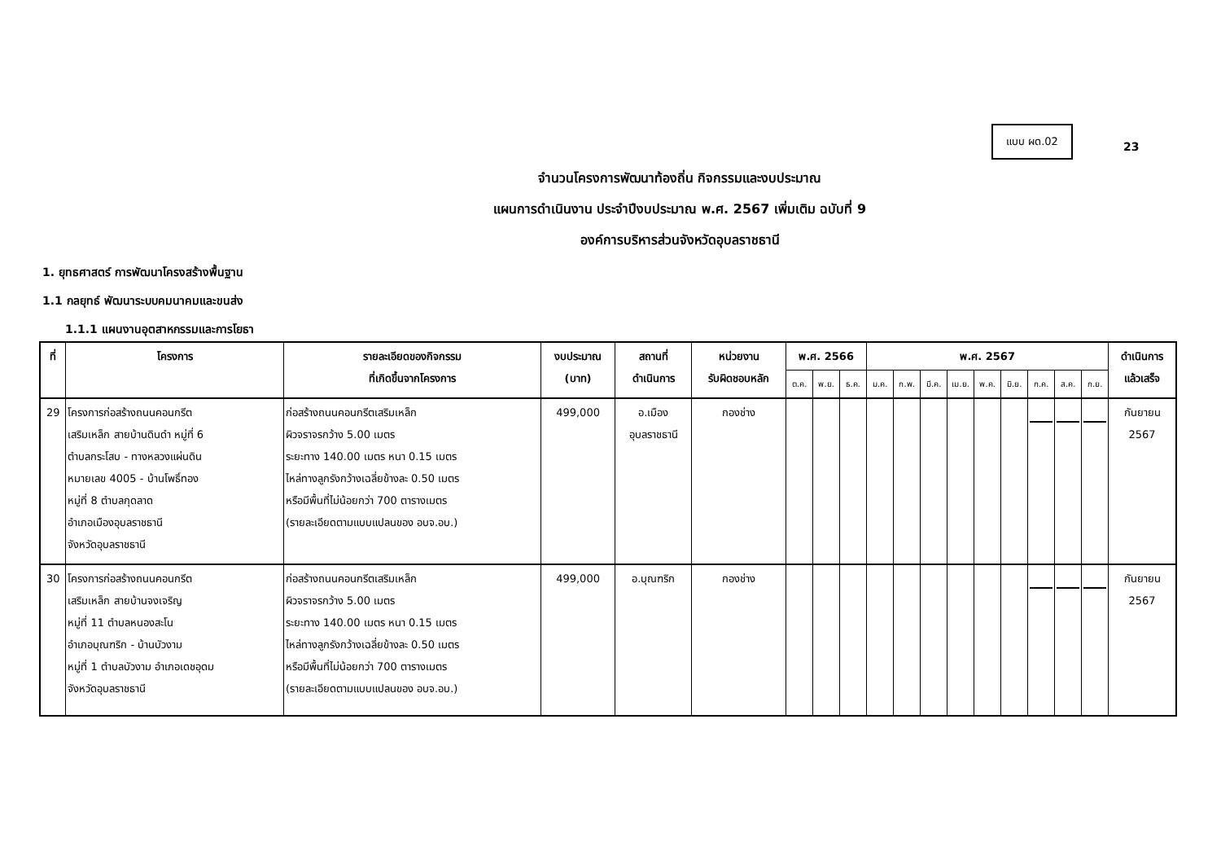แบบ ผด.02
23
จำนวนโครงการพัฒนาท้องถิ่น กิจกรรมและงบประมาณ
แผนการดำเนินงาน ประจำปีงบประมาณ พ.ศ. 2567 เพิ่มเติม ฉบับที่ 9
องค์การบริหารส่วนจังหวัดอุบลราชธานี
1. ยุทธศาสตร์ การพัฒนาโครงสร้างพื้นฐาน
1.1 กลยุทธ์ พัฒนาระบบคมนาคมและขนส่ง
1.1.1 แผนงานอุตสาหกรรมและการโยธา
| ที่ | โครงการ | รายละเอียดของกิจกรรม ที่เกิดขึ้นจากโครงการ | งบประมาณ (บาท) | สถานที่ ดำเนินการ | หน่วยงาน รับผิดชอบหลัก | พ.ศ. 2566 | | | พ.ศ. 2567 | | | | | | | | | ดำเนินการ แล้วเสร็จ |
| --- | --- | --- | --- | --- | --- | --- | --- | --- | --- | --- | --- | --- | --- | --- | --- | --- | --- | --- |
| | | | | | | ต.ค. | พ.ย. | ธ.ค. | ม.ค. | ก.พ. | มี.ค. | เม.ย. | พ.ค. | มิ.ย. | ก.ค. | ส.ค. | ก.ย. | |
| 29 | โครงการก่อสร้างถนนคอนกรีต เสริมเหล็ก สายบ้านดินดำ หมู่ที่ 6 ตำบลกระโสบ - ทางหลวงแผ่นดิน หมายเลข 4005 - บ้านโพธิ์ทอง หมู่ที่ 8 ตำบลกุดลาด อำเภอเมืองอุบลราชธานี จังหวัดอุบลราชธานี | ก่อสร้างถนนคอนกรีตเสริมเหล็ก ผิวจราจรกว้าง 5.00 เมตร ระยะทาง 140.00 เมตร หนา 0.15 เมตร ไหล่ทางลูกรังกว้างเฉลี่ยข้างละ 0.50 เมตร หรือมีพื้นที่ไม่น้อยกว่า 700 ตารางเมตร (รายละเอียดตามแบบแปลนของ อบจ.อบ.) | 499,000 | อ.เมือง อุบลราชธานี | กองช่าง | | | | | | | | | | | | | กันยายน 2567 |
| 30 | โครงการก่อสร้างถนนคอนกรีต เสริมเหล็ก สายบ้านจงเจริญ หมู่ที่ 11 ตำบลหนองสะโน อำเภอบุณฑริก - บ้านบัวงาม หมู่ที่ 1 ตำบลบัวงาม อำเภอเดชอุดม จังหวัดอุบลราชธานี | ก่อสร้างถนนคอนกรีตเสริมเหล็ก ผิวจราจรกว้าง 5.00 เมตร ระยะทาง 140.00 เมตร หนา 0.15 เมตร ไหล่ทางลูกรังกว้างเฉลี่ยข้างละ 0.50 เมตร หรือมีพื้นที่ไม่น้อยกว่า 700 ตารางเมตร (รายละเอียดตามแบบแปลนของ อบจ.อบ.) | 499,000 | อ.บุณฑริก | กองช่าง | | | | | | | | | | | | | กันยายน 2567 |